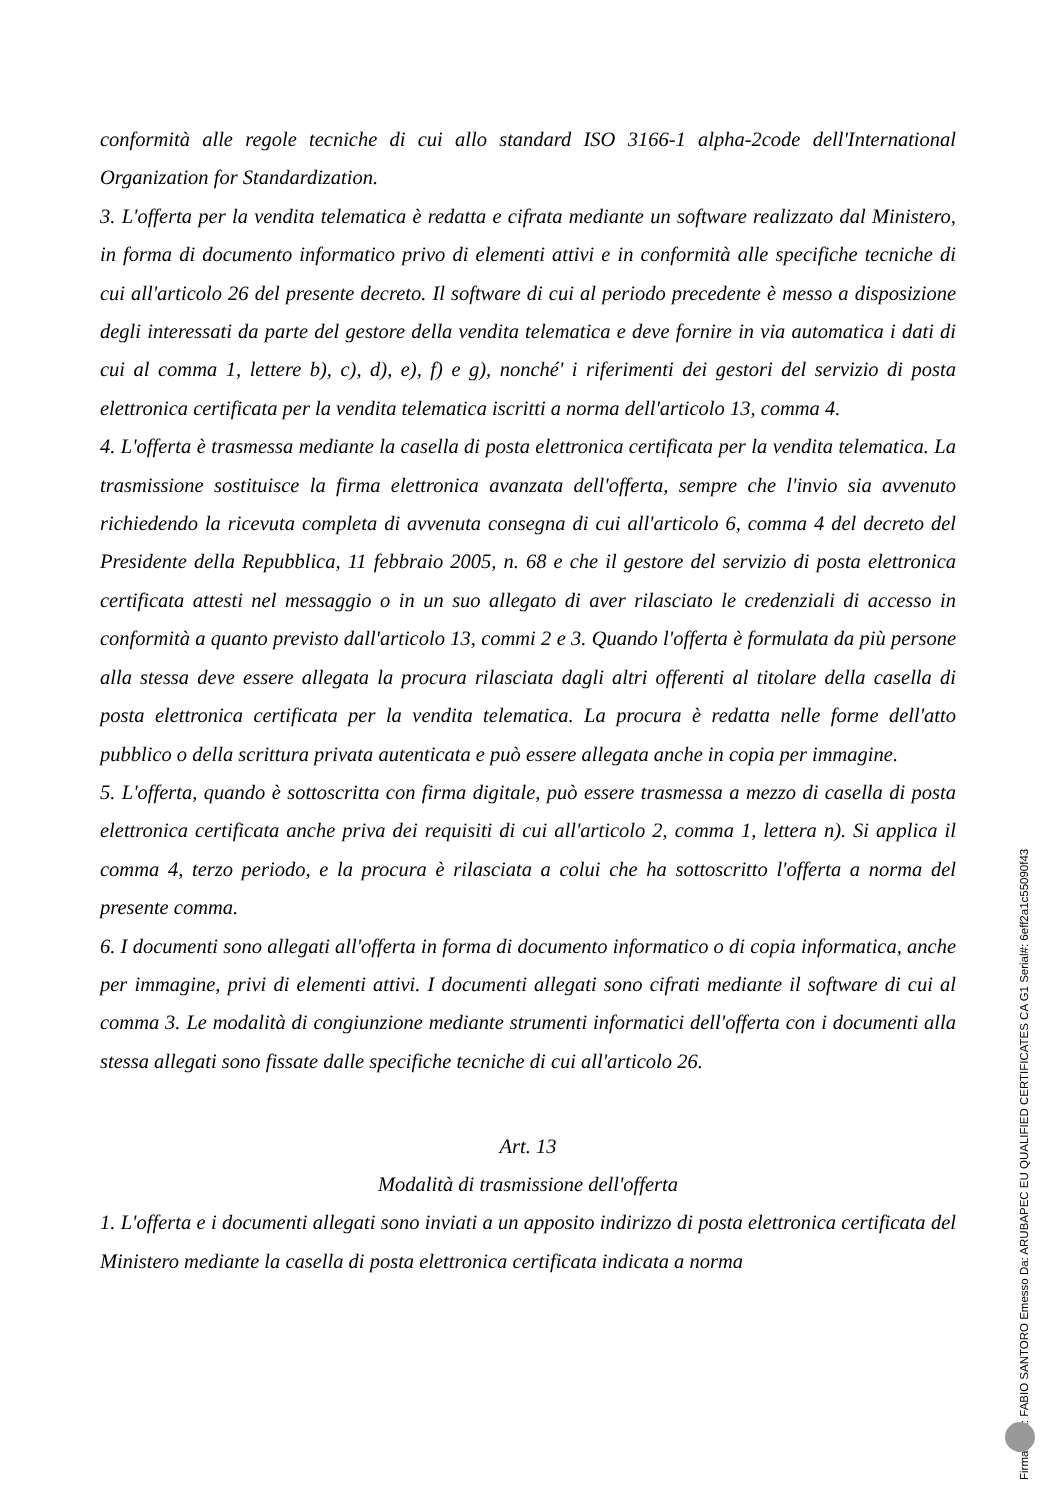conformità alle regole tecniche di cui allo standard ISO 3166-1 alpha-2code dell'International Organization for Standardization.
3. L'offerta per la vendita telematica è redatta e cifrata mediante un software realizzato dal Ministero, in forma di documento informatico privo di elementi attivi e in conformità alle specifiche tecniche di cui all'articolo 26 del presente decreto. Il software di cui al periodo precedente è messo a disposizione degli interessati da parte del gestore della vendita telematica e deve fornire in via automatica i dati di cui al comma 1, lettere b), c), d), e), f) e g), nonché' i riferimenti dei gestori del servizio di posta elettronica certificata per la vendita telematica iscritti a norma dell'articolo 13, comma 4.
4. L'offerta è trasmessa mediante la casella di posta elettronica certificata per la vendita telematica. La trasmissione sostituisce la firma elettronica avanzata dell'offerta, sempre che l'invio sia avvenuto richiedendo la ricevuta completa di avvenuta consegna di cui all'articolo 6, comma 4 del decreto del Presidente della Repubblica, 11 febbraio 2005, n. 68 e che il gestore del servizio di posta elettronica certificata attesti nel messaggio o in un suo allegato di aver rilasciato le credenziali di accesso in conformità a quanto previsto dall'articolo 13, commi 2 e 3. Quando l'offerta è formulata da più persone alla stessa deve essere allegata la procura rilasciata dagli altri offerenti al titolare della casella di posta elettronica certificata per la vendita telematica. La procura è redatta nelle forme dell'atto pubblico o della scrittura privata autenticata e può essere allegata anche in copia per immagine.
5. L'offerta, quando è sottoscritta con firma digitale, può essere trasmessa a mezzo di casella di posta elettronica certificata anche priva dei requisiti di cui all'articolo 2, comma 1, lettera n). Si applica il comma 4, terzo periodo, e la procura è rilasciata a colui che ha sottoscritto l'offerta a norma del presente comma.
6. I documenti sono allegati all'offerta in forma di documento informatico o di copia informatica, anche per immagine, privi di elementi attivi. I documenti allegati sono cifrati mediante il software di cui al comma 3. Le modalità di congiunzione mediante strumenti informatici dell'offerta con i documenti alla stessa allegati sono fissate dalle specifiche tecniche di cui all'articolo 26.
Art. 13
Modalità di trasmissione dell'offerta
1. L'offerta e i documenti allegati sono inviati a un apposito indirizzo di posta elettronica certificata del Ministero mediante la casella di posta elettronica certificata indicata a norma
Firmato Da: FABIO SANTORO Emesso Da: ARUBAPEC EU QUALIFIED CERTIFICATES CA G1 Serial#: 6eff2a1c55090f43